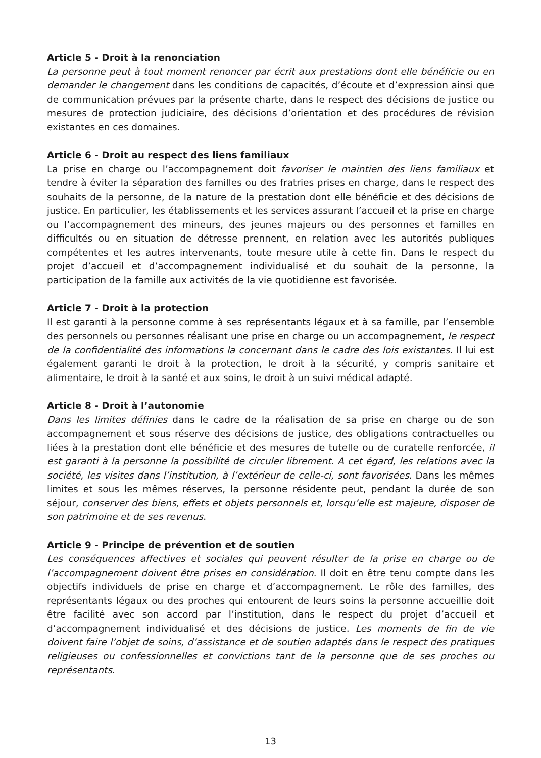Article 5 - Droit à la renonciation
La personne peut à tout moment renoncer par écrit aux prestations dont elle bénéficie ou en demander le changement dans les conditions de capacités, d’écoute et d’expression ainsi que de communication prévues par la présente charte, dans le respect des décisions de justice ou mesures de protection judiciaire, des décisions d’orientation et des procédures de révision existantes en ces domaines.
Article 6 - Droit au respect des liens familiaux
La prise en charge ou l’accompagnement doit favoriser le maintien des liens familiaux et tendre à éviter la séparation des familles ou des fratries prises en charge, dans le respect des souhaits de la personne, de la nature de la prestation dont elle bénéficie et des décisions de justice. En particulier, les établissements et les services assurant l’accueil et la prise en charge ou l’accompagnement des mineurs, des jeunes majeurs ou des personnes et familles en difficultés ou en situation de détresse prennent, en relation avec les autorités publiques compétentes et les autres intervenants, toute mesure utile à cette fin. Dans le respect du projet d’accueil et d’accompagnement individualisé et du souhait de la personne, la participation de la famille aux activités de la vie quotidienne est favorisée.
Article 7 - Droit à la protection
Il est garanti à la personne comme à ses représentants légaux et à sa famille, par l’ensemble des personnels ou personnes réalisant une prise en charge ou un accompagnement, le respect de la confidentialité des informations la concernant dans le cadre des lois existantes. Il lui est également garanti le droit à la protection, le droit à la sécurité, y compris sanitaire et alimentaire, le droit à la santé et aux soins, le droit à un suivi médical adapté.
Article 8 - Droit à l’autonomie
Dans les limites définies dans le cadre de la réalisation de sa prise en charge ou de son accompagnement et sous réserve des décisions de justice, des obligations contractuelles ou liées à la prestation dont elle bénéficie et des mesures de tutelle ou de curatelle renforcée, il est garanti à la personne la possibilité de circuler librement. A cet égard, les relations avec la société, les visites dans l’institution, à l’extérieur de celle-ci, sont favorisées. Dans les mêmes limites et sous les mêmes réserves, la personne résidente peut, pendant la durée de son séjour, conserver des biens, effets et objets personnels et, lorsqu’elle est majeure, disposer de son patrimoine et de ses revenus.
Article 9 - Principe de prévention et de soutien
Les conséquences affectives et sociales qui peuvent résulter de la prise en charge ou de l’accompagnement doivent être prises en considération. Il doit en être tenu compte dans les objectifs individuels de prise en charge et d’accompagnement. Le rôle des familles, des représentants légaux ou des proches qui entourent de leurs soins la personne accueillie doit être facilité avec son accord par l’institution, dans le respect du projet d’accueil et d’accompagnement individualisé et des décisions de justice. Les moments de fin de vie doivent faire l’objet de soins, d’assistance et de soutien adaptés dans le respect des pratiques religieuses ou confessionnelles et convictions tant de la personne que de ses proches ou représentants.
13